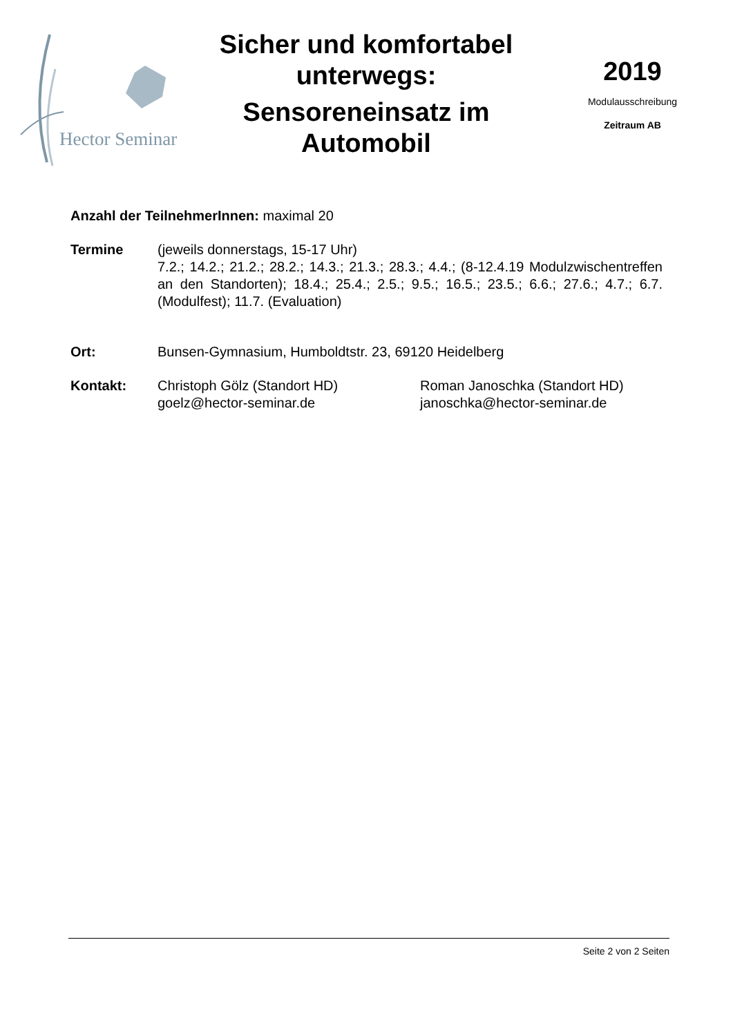Hector Seminar
Sicher und komfortabel unterwegs:
Sensoreneinsatz im Automobil
2019
Modulausschreibung
Zeitraum AB
Anzahl der TeilnehmerInnen: maximal 20
Termine (jeweils donnerstags, 15-17 Uhr)
7.2.; 14.2.; 21.2.; 28.2.; 14.3.; 21.3.; 28.3.; 4.4.; (8-12.4.19 Modulzwischentreffen an den Standorten); 18.4.; 25.4.; 2.5.; 9.5.; 16.5.; 23.5.; 6.6.; 27.6.; 4.7.; 6.7. (Modulfest); 11.7. (Evaluation)
Ort: Bunsen-Gymnasium, Humboldtstr. 23, 69120 Heidelberg
Kontakt: Christoph Gölz (Standort HD)
goelz@hector-seminar.de
Roman Janoschka (Standort HD)
janoschka@hector-seminar.de
Seite 2 von 2 Seiten